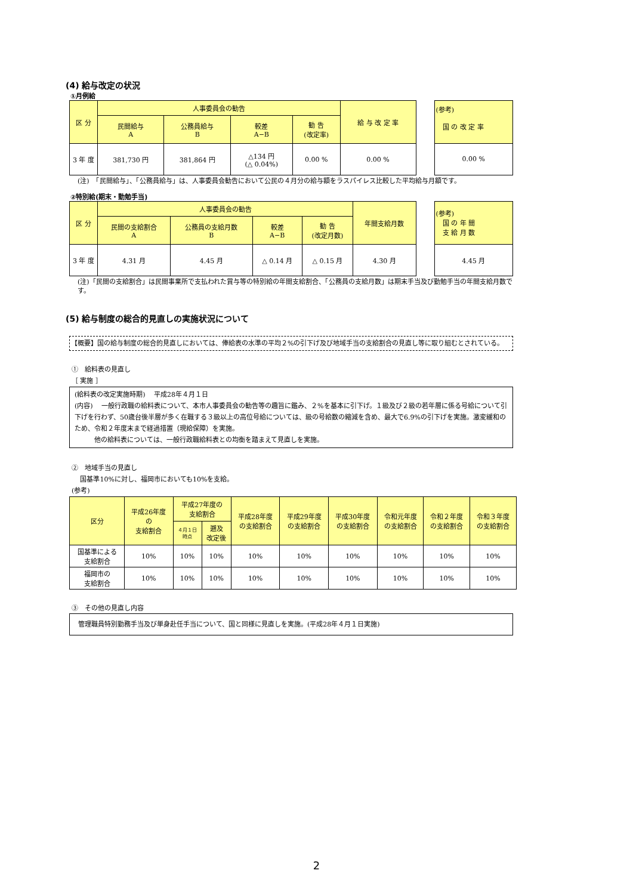(4) 給与改定の状況
①月例給
| 区 分 | 人事委員会の勧告 | | | | 給 与 改 定 率 |
| --- | --- | --- | --- | --- | --- |
| | 民間給与 A | 公務員給与 B | 較差 A−B | 勧 告 (改定率) | |
| 3 年 度 | 381,730 円 | 381,864 円 | △134 円 (△ 0.04%) | 0.00 % | 0.00 % |
| (参考) 国 の 改 定 率 |
| --- |
| 0.00 % |
(注)　「民間給与」、「公務員給与」は、人事委員会勧告において公民の４月分の給与額をラスパイレス比較した平均給与月額です。
②特別給(期末・勤勉手当)
| 区 分 | 人事委員会の勧告 | | | | 年間支給月数 |
| --- | --- | --- | --- | --- | --- |
| | 民間の支給割合 A | 公務員の支給月数 B | 較差 A−B | 勧 告 (改定月数) | |
| 3 年 度 | 4.31 月 | 4.45 月 | △ 0.14 月 | △ 0.15 月 | 4.30 月 |
| (参考) 国 の 年 間 支 給 月 数 |
| --- |
| 4.45 月 |
(注)「民間の支給割合」は民間事業所で支払われた賞与等の特別給の年間支給割合、「公務員の支給月数」は期末手当及び勤勉手当の年間支給月数です。
(5) 給与制度の総合的見直しの実施状況について
【概要】国の給与制度の総合的見直しにおいては、俸給表の水準の平均２%の引下げ及び地域手当の支給割合の見直し等に取り組むとされている。
①　給料表の見直し
［ 実施 ］
(給料表の改定実施時期)　 平成28年４月１日
(内容)　 一般行政職の給料表について、本市人事委員会の勧告等の趣旨に鑑み、２%を基本に引下げ。１級及び２級の若年層に係る号給について引下げを行わず、50歳台後半層が多く在職する３級以上の高位号給については、級の号給数の縮減を含め、最大で6.9%の引下げを実施。激変緩和のため、令和２年度末まで経過措置（現給保障）を実施。
　　　他の給料表については、一般行政職給料表との均衡を踏まえて見直しを実施。
②　地域手当の見直し
　 国基準10%に対し、福岡市においても10%を支給。
(参考)
| 区分 | 平成26年度 の 支給割合 | 平成27年度の 支給割合 | | 平成28年度 の支給割合 | 平成29年度 の支給割合 | 平成30年度 の支給割合 | 令和元年度 の支給割合 | 令和２年度 の支給割合 | 令和３年度 の支給割合 |
| --- | --- | --- | --- | --- | --- | --- | --- | --- | --- |
| | | ４月１日 時点 | 遡及 改定後 | | | | | | |
| 国基準による 支給割合 | 10% | 10% | 10% | 10% | 10% | 10% | 10% | 10% | 10% |
| 福岡市の 支給割合 | 10% | 10% | 10% | 10% | 10% | 10% | 10% | 10% | 10% |
③　その他の見直し内容
管理職員特別勤務手当及び単身赴任手当について、国と同様に見直しを実施。(平成28年４月１日実施)
2